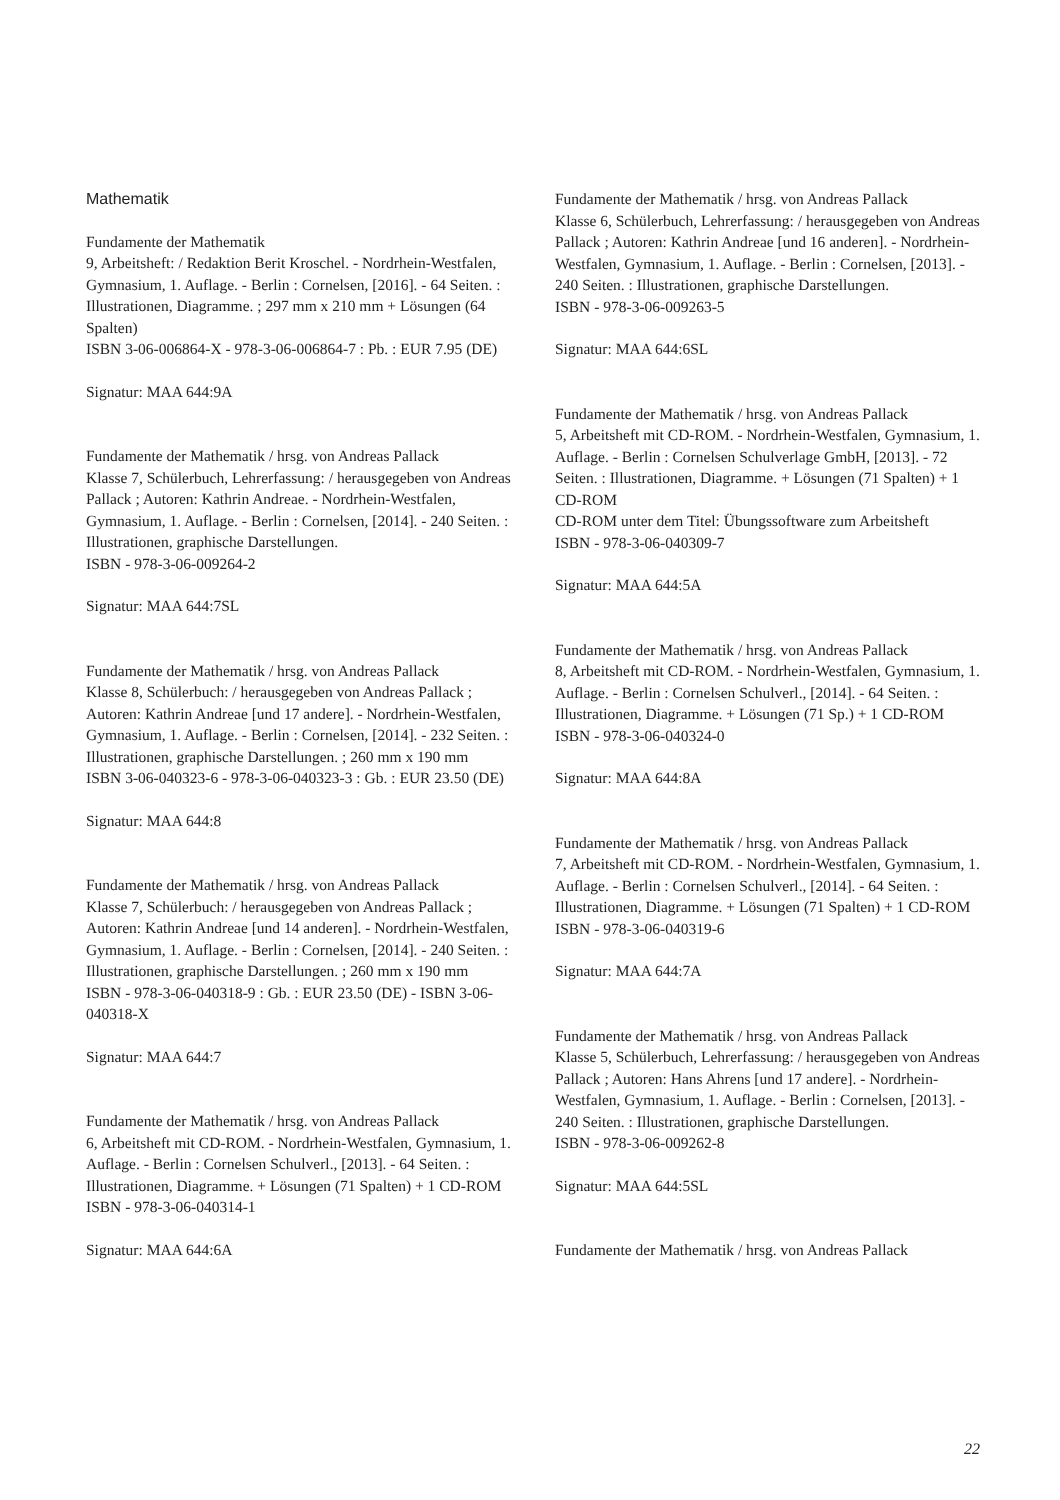Mathematik
Fundamente der Mathematik
9, Arbeitsheft: / Redaktion Berit Kroschel. - Nordrhein-Westfalen, Gymnasium, 1. Auflage. - Berlin : Cornelsen, [2016]. - 64 Seiten. : Illustrationen, Diagramme. ; 297 mm x 210 mm + Lösungen (64 Spalten)
ISBN 3-06-006864-X - 978-3-06-006864-7 : Pb. : EUR 7.95 (DE)
Signatur: MAA 644:9A
Fundamente der Mathematik / hrsg. von Andreas Pallack
Klasse 7, Schülerbuch, Lehrerfassung: / herausgegeben von Andreas Pallack ; Autoren: Kathrin Andreae. - Nordrhein-Westfalen, Gymnasium, 1. Auflage. - Berlin : Cornelsen, [2014]. - 240 Seiten. : Illustrationen, graphische Darstellungen.
ISBN - 978-3-06-009264-2
Signatur: MAA 644:7SL
Fundamente der Mathematik / hrsg. von Andreas Pallack
Klasse 8, Schülerbuch: / herausgegeben von Andreas Pallack ; Autoren: Kathrin Andreae [und 17 andere]. - Nordrhein-Westfalen, Gymnasium, 1. Auflage. - Berlin : Cornelsen, [2014]. - 232 Seiten. : Illustrationen, graphische Darstellungen. ; 260 mm x 190 mm
ISBN 3-06-040323-6 - 978-3-06-040323-3 : Gb. : EUR 23.50 (DE)
Signatur: MAA 644:8
Fundamente der Mathematik / hrsg. von Andreas Pallack
Klasse 7, Schülerbuch: / herausgegeben von Andreas Pallack ; Autoren: Kathrin Andreae [und 14 anderen]. - Nordrhein-Westfalen, Gymnasium, 1. Auflage. - Berlin : Cornelsen, [2014]. - 240 Seiten. : Illustrationen, graphische Darstellungen. ; 260 mm x 190 mm
ISBN - 978-3-06-040318-9 : Gb. : EUR 23.50 (DE) - ISBN 3-06-040318-X
Signatur: MAA 644:7
Fundamente der Mathematik / hrsg. von Andreas Pallack
6, Arbeitsheft mit CD-ROM. - Nordrhein-Westfalen, Gymnasium, 1. Auflage. - Berlin : Cornelsen Schulverl., [2013]. - 64 Seiten. : Illustrationen, Diagramme. + Lösungen (71 Spalten) + 1 CD-ROM
ISBN - 978-3-06-040314-1
Signatur: MAA 644:6A
Fundamente der Mathematik / hrsg. von Andreas Pallack
Klasse 6, Schülerbuch, Lehrerfassung: / herausgegeben von Andreas Pallack ; Autoren: Kathrin Andreae [und 16 anderen]. - Nordrhein-Westfalen, Gymnasium, 1. Auflage. - Berlin : Cornelsen, [2013]. - 240 Seiten. : Illustrationen, graphische Darstellungen.
ISBN - 978-3-06-009263-5
Signatur: MAA 644:6SL
Fundamente der Mathematik / hrsg. von Andreas Pallack
5, Arbeitsheft mit CD-ROM. - Nordrhein-Westfalen, Gymnasium, 1. Auflage. - Berlin : Cornelsen Schulverlage GmbH, [2013]. - 72 Seiten. : Illustrationen, Diagramme. + Lösungen (71 Spalten) + 1 CD-ROM
CD-ROM unter dem Titel: Übungssoftware zum Arbeitsheft
ISBN - 978-3-06-040309-7
Signatur: MAA 644:5A
Fundamente der Mathematik / hrsg. von Andreas Pallack
8, Arbeitsheft mit CD-ROM. - Nordrhein-Westfalen, Gymnasium, 1. Auflage. - Berlin : Cornelsen Schulverl., [2014]. - 64 Seiten. : Illustrationen, Diagramme. + Lösungen (71 Sp.) + 1 CD-ROM
ISBN - 978-3-06-040324-0
Signatur: MAA 644:8A
Fundamente der Mathematik / hrsg. von Andreas Pallack
7, Arbeitsheft mit CD-ROM. - Nordrhein-Westfalen, Gymnasium, 1. Auflage. - Berlin : Cornelsen Schulverl., [2014]. - 64 Seiten. : Illustrationen, Diagramme. + Lösungen (71 Spalten) + 1 CD-ROM
ISBN - 978-3-06-040319-6
Signatur: MAA 644:7A
Fundamente der Mathematik / hrsg. von Andreas Pallack
Klasse 5, Schülerbuch, Lehrerfassung: / herausgegeben von Andreas Pallack ; Autoren: Hans Ahrens [und 17 andere]. - Nordrhein-Westfalen, Gymnasium, 1. Auflage. - Berlin : Cornelsen, [2013]. - 240 Seiten. : Illustrationen, graphische Darstellungen.
ISBN - 978-3-06-009262-8
Signatur: MAA 644:5SL
Fundamente der Mathematik / hrsg. von Andreas Pallack
22